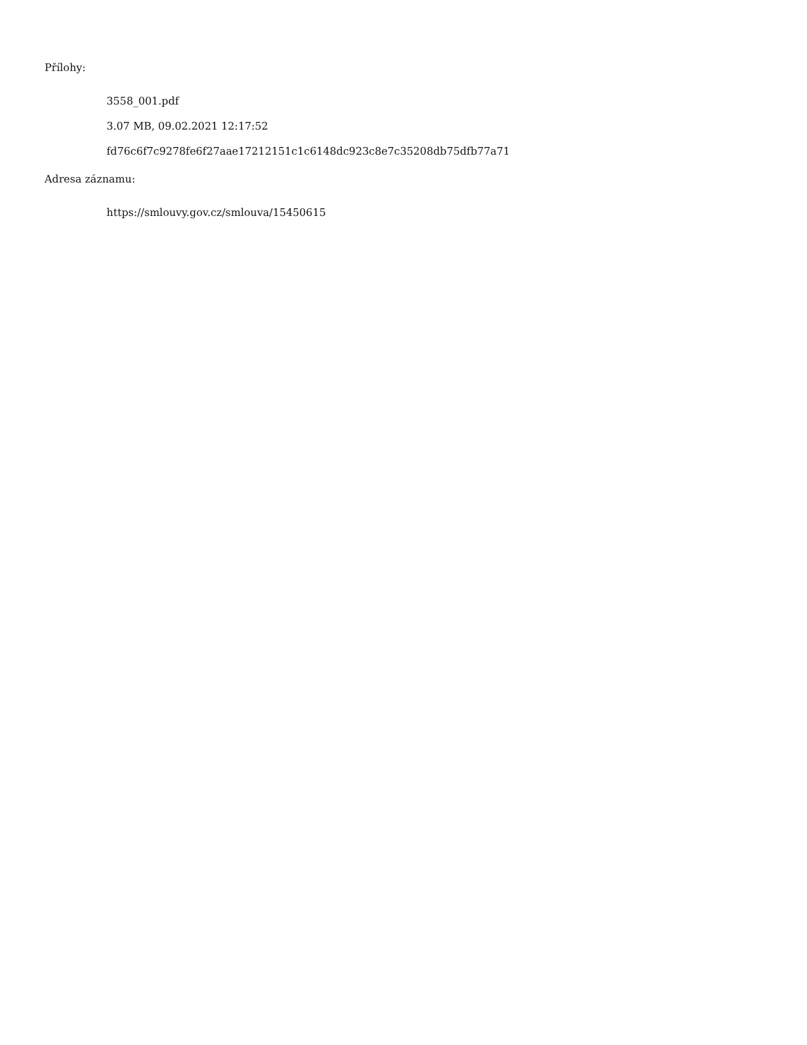Přílohy:
3558_001.pdf
3.07 MB, 09.02.2021 12:17:52
fd76c6f7c9278fe6f27aae17212151c1c6148dc923c8e7c35208db75dfb77a71
Adresa záznamu:
https://smlouvy.gov.cz/smlouva/15450615